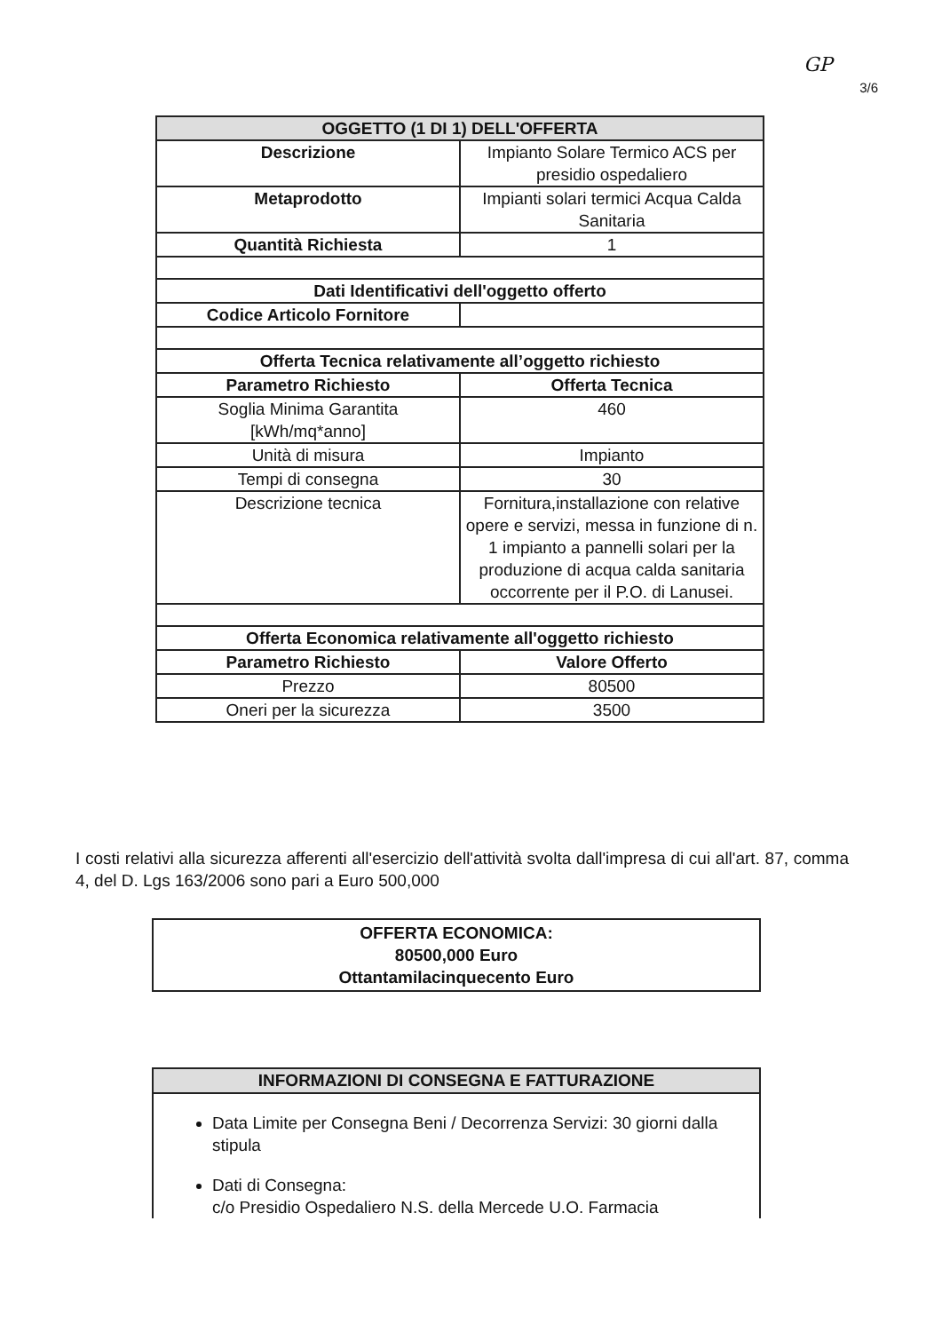GP
3/6
| OGGETTO (1 DI 1) DELL'OFFERTA | |
| --- | --- |
| Descrizione | Impianto Solare Termico ACS per presidio ospedaliero |
| Metaprodotto | Impianti solari termici Acqua Calda Sanitaria |
| Quantità Richiesta | 1 |
| Dati Identificativi dell'oggetto offerto | |
| Codice Articolo Fornitore | |
| Offerta Tecnica relativamente all’oggetto richiesto | |
| Parametro Richiesto | Offerta Tecnica |
| Soglia Minima Garantita [kWh/mq*anno] | 460 |
| Unità di misura | Impianto |
| Tempi di consegna | 30 |
| Descrizione tecnica | Fornitura,installazione con relative opere e servizi, messa in funzione di n. 1 impianto a pannelli solari per la produzione di acqua calda sanitaria occorrente per il P.O. di Lanusei. |
| Offerta Economica relativamente all'oggetto richiesto | |
| Parametro Richiesto | Valore Offerto |
| Prezzo | 80500 |
| Oneri per la sicurezza | 3500 |
I costi relativi alla sicurezza afferenti all'esercizio dell'attività svolta dall'impresa di cui all'art. 87, comma 4, del D. Lgs 163/2006 sono pari a Euro 500,000
OFFERTA ECONOMICA:
80500,000 Euro
Ottantamilacinquecento Euro
INFORMAZIONI DI CONSEGNA E FATTURAZIONE
Data Limite per Consegna Beni / Decorrenza Servizi: 30 giorni dalla stipula
Dati di Consegna:
c/o Presidio Ospedaliero N.S. della Mercede U.O. Farmacia